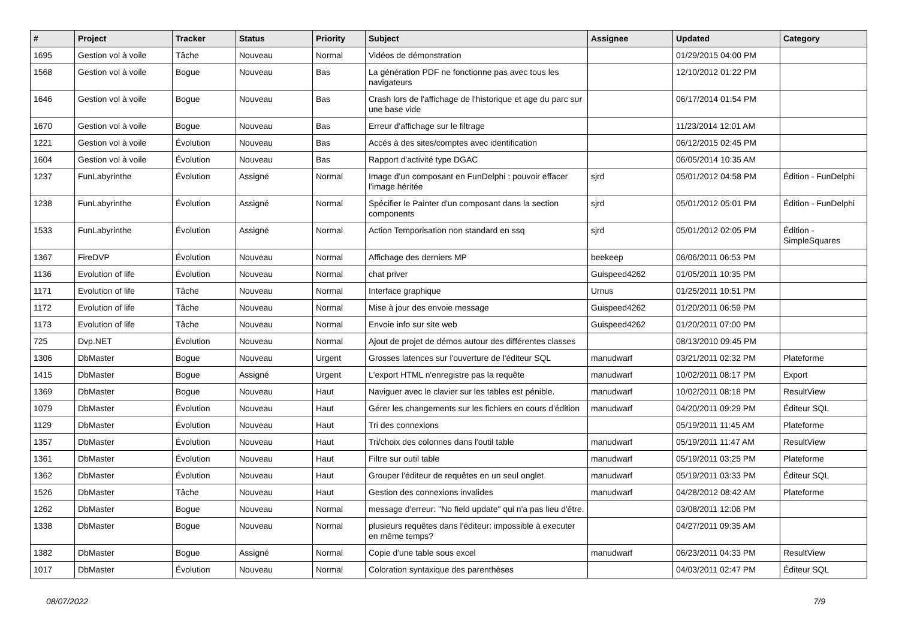| # | Project | Tracker | Status | Priority | Subject | Assignee | Updated | Category |
| --- | --- | --- | --- | --- | --- | --- | --- | --- |
| 1695 | Gestion vol à voile | Tâche | Nouveau | Normal | Vidéos de démonstration | | 01/29/2015 04:00 PM | |
| 1568 | Gestion vol à voile | Bogue | Nouveau | Bas | La génération PDF ne fonctionne pas avec tous les navigateurs | | 12/10/2012 01:22 PM | |
| 1646 | Gestion vol à voile | Bogue | Nouveau | Bas | Crash lors de l'affichage de l'historique et age du parc sur une base vide | | 06/17/2014 01:54 PM | |
| 1670 | Gestion vol à voile | Bogue | Nouveau | Bas | Erreur d'affichage sur le filtrage | | 11/23/2014 12:01 AM | |
| 1221 | Gestion vol à voile | Évolution | Nouveau | Bas | Accés à des sites/comptes avec identification | | 06/12/2015 02:45 PM | |
| 1604 | Gestion vol à voile | Évolution | Nouveau | Bas | Rapport d'activité type DGAC | | 06/05/2014 10:35 AM | |
| 1237 | FunLabyrinthe | Évolution | Assigné | Normal | Image d'un composant en FunDelphi : pouvoir effacer l'image héritée | sjrd | 05/01/2012 04:58 PM | Édition - FunDelphi |
| 1238 | FunLabyrinthe | Évolution | Assigné | Normal | Spécifier le Painter d'un composant dans la section components | sjrd | 05/01/2012 05:01 PM | Édition - FunDelphi |
| 1533 | FunLabyrinthe | Évolution | Assigné | Normal | Action Temporisation non standard en ssq | sjrd | 05/01/2012 02:05 PM | Édition - SimpleSquares |
| 1367 | FireDVP | Évolution | Nouveau | Normal | Affichage des derniers MP | beekeep | 06/06/2011 06:53 PM | |
| 1136 | Evolution of life | Évolution | Nouveau | Normal | chat priver | Guispeed4262 | 01/05/2011 10:35 PM | |
| 1171 | Evolution of life | Tâche | Nouveau | Normal | Interface graphique | Urnus | 01/25/2011 10:51 PM | |
| 1172 | Evolution of life | Tâche | Nouveau | Normal | Mise à jour des envoie message | Guispeed4262 | 01/20/2011 06:59 PM | |
| 1173 | Evolution of life | Tâche | Nouveau | Normal | Envoie info sur site web | Guispeed4262 | 01/20/2011 07:00 PM | |
| 725 | Dvp.NET | Évolution | Nouveau | Normal | Ajout de projet de démos autour des différentes classes | | 08/13/2010 09:45 PM | |
| 1306 | DbMaster | Bogue | Nouveau | Urgent | Grosses latences sur l'ouverture de l'éditeur SQL | manudwarf | 03/21/2011 02:32 PM | Plateforme |
| 1415 | DbMaster | Bogue | Assigné | Urgent | L'export HTML n'enregistre pas la requête | manudwarf | 10/02/2011 08:17 PM | Export |
| 1369 | DbMaster | Bogue | Nouveau | Haut | Naviguer avec le clavier sur les tables est pénible. | manudwarf | 10/02/2011 08:18 PM | ResultView |
| 1079 | DbMaster | Évolution | Nouveau | Haut | Gérer les changements sur les fichiers en cours d'édition | manudwarf | 04/20/2011 09:29 PM | Éditeur SQL |
| 1129 | DbMaster | Évolution | Nouveau | Haut | Tri des connexions | | 05/19/2011 11:45 AM | Plateforme |
| 1357 | DbMaster | Évolution | Nouveau | Haut | Tri/choix des colonnes dans l'outil table | manudwarf | 05/19/2011 11:47 AM | ResultView |
| 1361 | DbMaster | Évolution | Nouveau | Haut | Filtre sur outil table | manudwarf | 05/19/2011 03:25 PM | Plateforme |
| 1362 | DbMaster | Évolution | Nouveau | Haut | Grouper l'éditeur de requêtes en un seul onglet | manudwarf | 05/19/2011 03:33 PM | Éditeur SQL |
| 1526 | DbMaster | Tâche | Nouveau | Haut | Gestion des connexions invalides | manudwarf | 04/28/2012 08:42 AM | Plateforme |
| 1262 | DbMaster | Bogue | Nouveau | Normal | message d'erreur: "No field update" qui n'a pas lieu d'être. | | 03/08/2011 12:06 PM | |
| 1338 | DbMaster | Bogue | Nouveau | Normal | plusieurs requêtes dans l'éditeur: impossible à executer en même temps? | | 04/27/2011 09:35 AM | |
| 1382 | DbMaster | Bogue | Assigné | Normal | Copie d'une table sous excel | manudwarf | 06/23/2011 04:33 PM | ResultView |
| 1017 | DbMaster | Évolution | Nouveau | Normal | Coloration syntaxique des parenthèses | | 04/03/2011 02:47 PM | Éditeur SQL |
08/07/2022 7/9